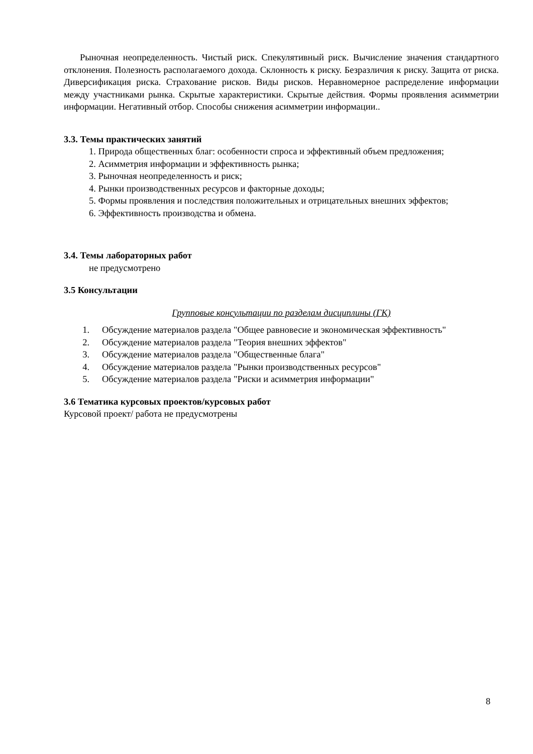Рыночная неопределенность. Чистый риск. Спекулятивный риск. Вычисление значения стандартного отклонения. Полезность располагаемого дохода. Склонность к риску. Безразличия к риску. Защита от риска. Диверсификация риска. Страхование рисков. Виды рисков. Неравномерное распределение информации между участниками рынка. Скрытые характеристики. Скрытые действия. Формы проявления асимметрии информации. Негативный отбор. Способы снижения асимметрии информации..
3.3. Темы практических занятий
1. Природа общественных благ: особенности спроса и эффективный объем предложения;
2. Асимметрия информации и эффективность рынка;
3. Рыночная неопределенность и риск;
4. Рынки производственных ресурсов и факторные доходы;
5. Формы проявления и последствия положительных и отрицательных внешних эффектов;
6. Эффективность производства и обмена.
3.4. Темы лабораторных работ
не предусмотрено
3.5 Консультации
Групповые консультации по разделам дисциплины (ГК)
1. Обсуждение материалов раздела "Общее равновесие и экономическая эффективность"
2. Обсуждение материалов раздела "Теория внешних эффектов"
3. Обсуждение материалов раздела "Общественные блага"
4. Обсуждение материалов раздела "Рынки производственных ресурсов"
5. Обсуждение материалов раздела "Риски и асимметрия информации"
3.6 Тематика курсовых проектов/курсовых работ
Курсовой проект/ работа не предусмотрены
8